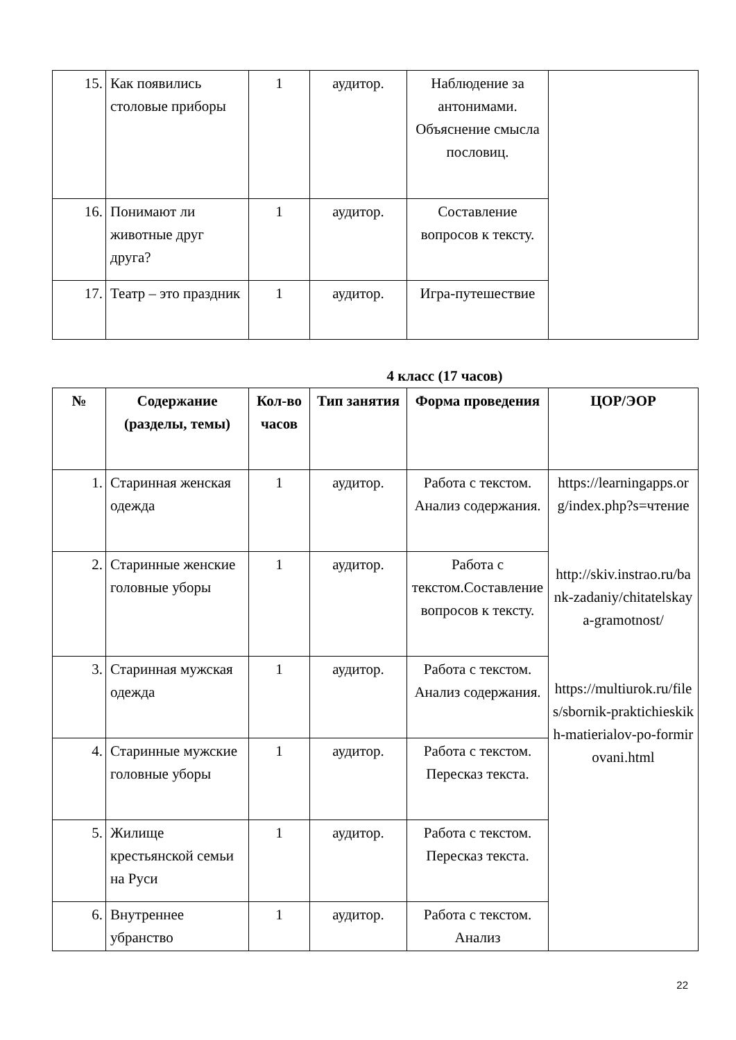| 15. | Как появились столовые приборы | 1 | аудитор. | Наблюдение за антонимами. Объяснение смысла пословиц. | |
| 16. | Понимают ли животные друг друга? | 1 | аудитор. | Составление вопросов к тексту. | |
| 17. | Театр – это праздник | 1 | аудитор. | Игра-путешествие | |
4 класс (17 часов)
| № | Содержание (разделы, темы) | Кол-во часов | Тип занятия | Форма проведения | ЦОР/ЭОР |
| --- | --- | --- | --- | --- | --- |
| 1. | Старинная женская одежда | 1 | аудитор. | Работа с текстом. Анализ содержания. | https://learningapps.org/index.php?s=чтение http://skiv.instrao.ru/bank-zadaniy/chitatelskaya-gramotnost/ https://multiurok.ru/files/sbornik-praktichieskikh-matierialov-po-formirovani.html |
| 2. | Старинные женские головные уборы | 1 | аудитор. | Работа с текстом.Составление вопросов к тексту. | |
| 3. | Старинная мужская одежда | 1 | аудитор. | Работа с текстом. Анализ содержания. | |
| 4. | Старинные мужские головные уборы | 1 | аудитор. | Работа с текстом. Пересказ текста. | |
| 5. | Жилище крестьянской семьи на Руси | 1 | аудитор. | Работа с текстом. Пересказ текста. | |
| 6. | Внутреннее убранство | 1 | аудитор. | Работа с текстом. Анализ | |
22